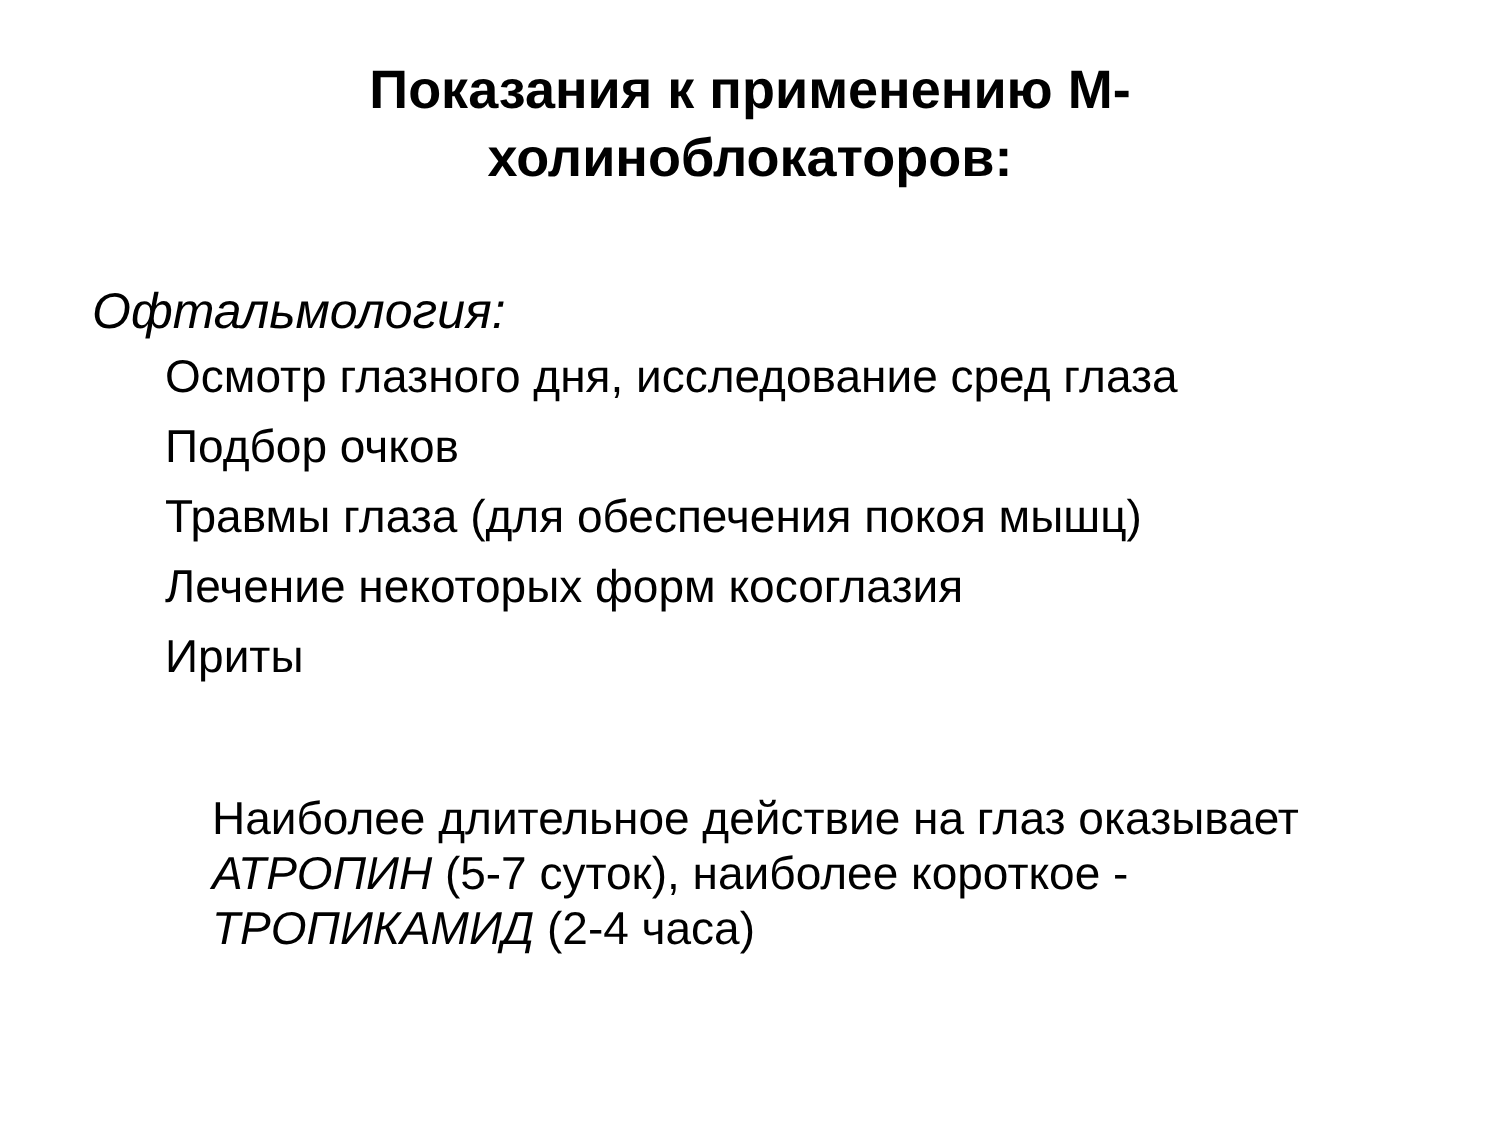Показания к применению М-
холиноблокаторов:
Офтальмология:
Осмотр глазного дня, исследование сред глаза
Подбор очков
Травмы глаза (для обеспечения покоя мышц)
Лечение некоторых форм косоглазия
Ириты
Наиболее длительное действие на глаз оказывает АТРОПИН (5-7 суток), наиболее короткое - ТРОПИКАМИД (2-4 часа)